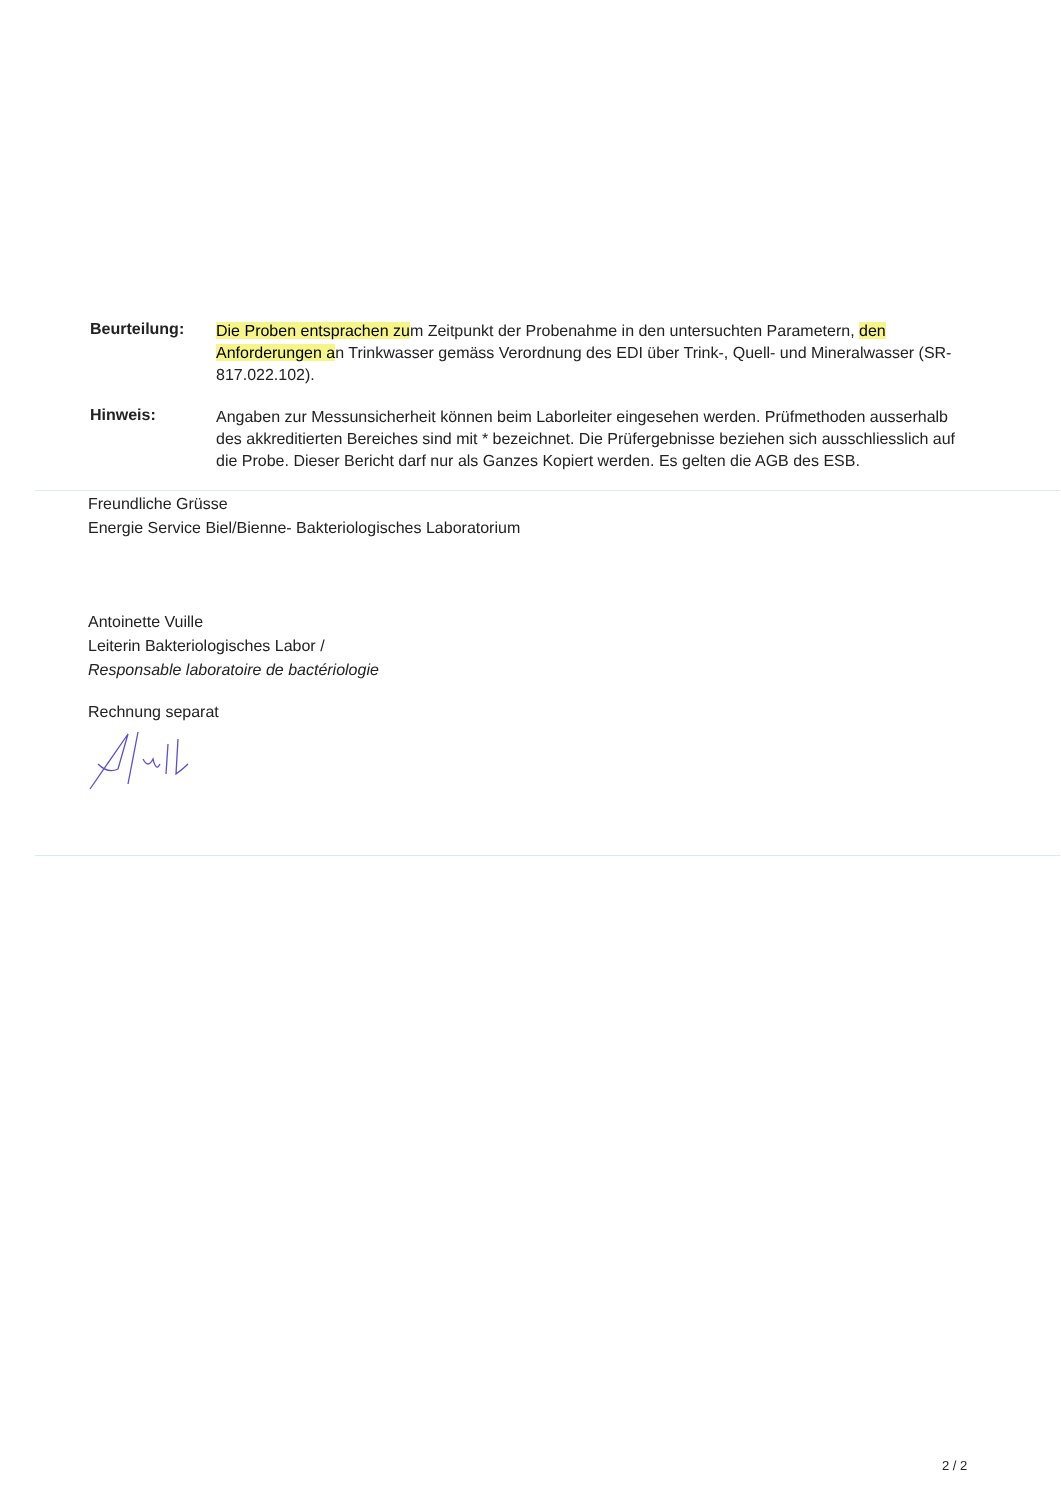Beurteilung:
Die Proben entsprachen zum Zeitpunkt der Probenahme in den untersuchten Parametern, den Anforderungen an Trinkwasser gemäss Verordnung des EDI über Trink-, Quell- und Mineralwasser (SR-817.022.102).
Hinweis:
Angaben zur Messunsicherheit können beim Laborleiter eingesehen werden. Prüfmethoden ausserhalb des akkreditierten Bereiches sind mit * bezeichnet. Die Prüfergebnisse beziehen sich ausschliesslich auf die Probe. Dieser Bericht darf nur als Ganzes Kopiert werden. Es gelten die AGB des ESB.
Freundliche Grüsse
Energie Service Biel/Bienne- Bakteriologisches Laboratorium
Antoinette Vuille
Leiterin Bakteriologisches Labor /
Responsable laboratoire de bactériologie
Rechnung separat
2 / 2